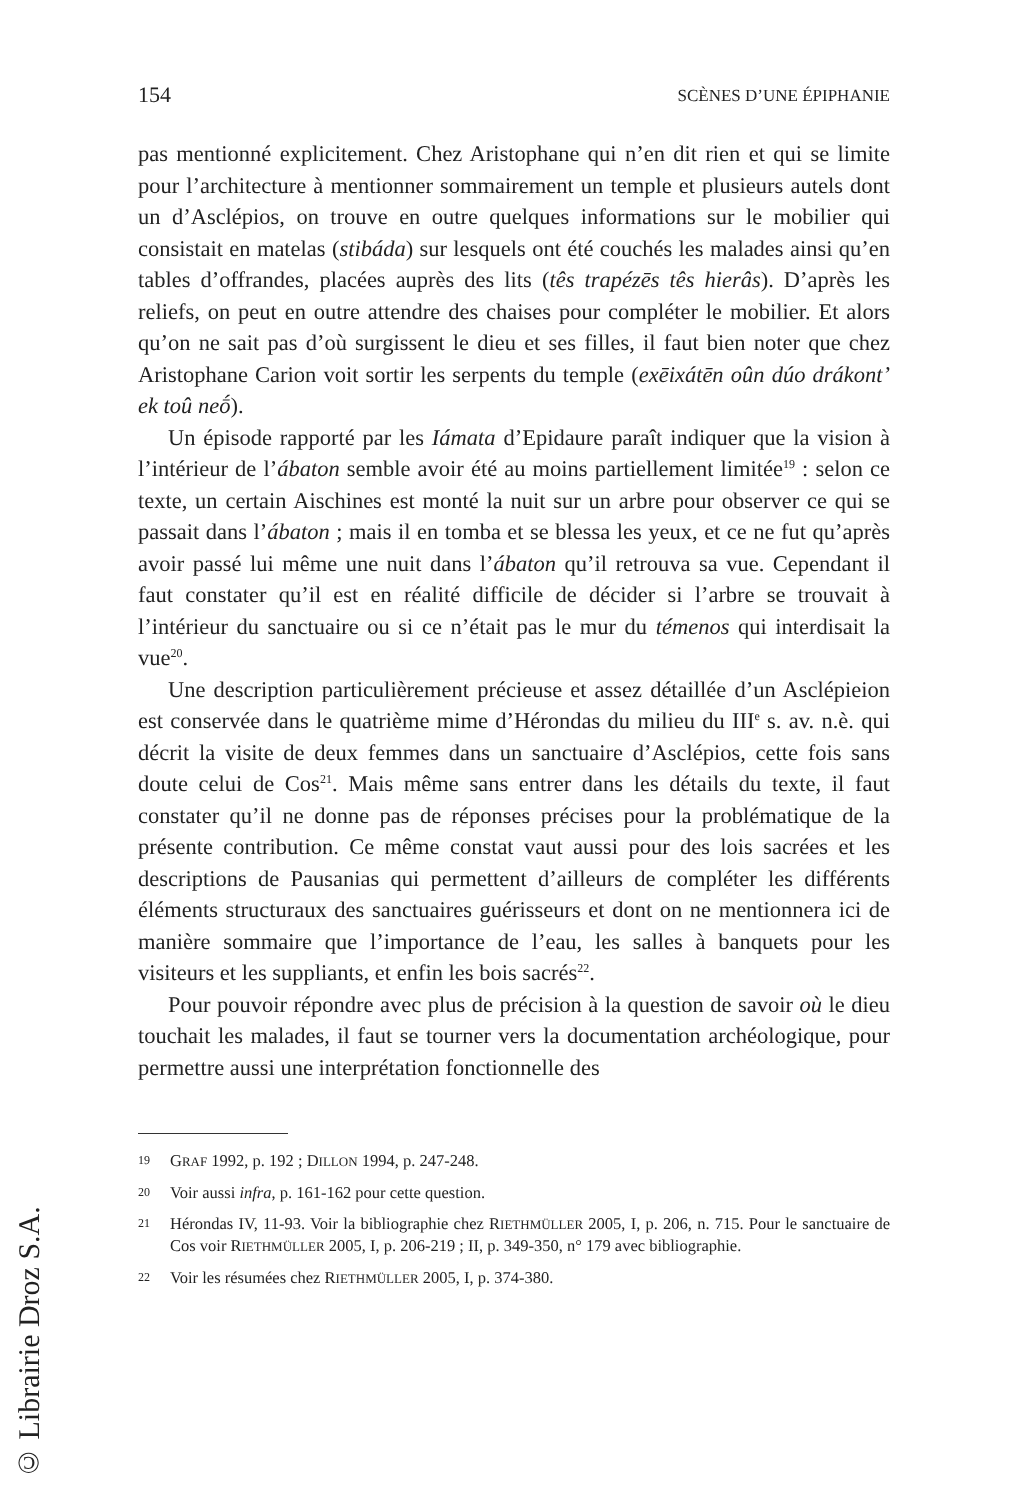154 SCÈNES D’UNE ÉPIPHANIE
pas mentionné explicitement. Chez Aristophane qui n’en dit rien et qui se limite pour l’architecture à mentionner sommairement un temple et plusieurs autels dont un d’Asclépios, on trouve en outre quelques informations sur le mobilier qui consistait en matelas (stibáda) sur lesquels ont été couchés les malades ainsi qu’en tables d’offrandes, placées auprès des lits (tês trapézēs tês hierâs). D’après les reliefs, on peut en outre attendre des chaises pour compléter le mobilier. Et alors qu’on ne sait pas d’où surgissent le dieu et ses filles, il faut bien noter que chez Aristophane Carion voit sortir les serpents du temple (exēixátēn oûn dúo drákont’ ek toû neṓ).
Un épisode rapporté par les Iámata d’Epidaure paraît indiquer que la vision à l’intérieur de l’ábaton semble avoir été au moins partiellement limitée<sup>19</sup> : selon ce texte, un certain Aischines est monté la nuit sur un arbre pour observer ce qui se passait dans l’ábaton ; mais il en tomba et se blessa les yeux, et ce ne fut qu’après avoir passé lui même une nuit dans l’ábaton qu’il retrouva sa vue. Cependant il faut constater qu’il est en réalité difficile de décider si l’arbre se trouvait à l’intérieur du sanctuaire ou si ce n’était pas le mur du témenos qui interdisait la vue<sup>20</sup>.
Une description particulièrement précieuse et assez détaillée d’un Asclépieion est conservée dans le quatrième mime d’Hérondas du milieu du III<sup>e</sup> s. av. n.è. qui décrit la visite de deux femmes dans un sanctuaire d’Asclépios, cette fois sans doute celui de Cos<sup>21</sup>. Mais même sans entrer dans les détails du texte, il faut constater qu’il ne donne pas de réponses précises pour la problématique de la présente contribution. Ce même constat vaut aussi pour des lois sacrées et les descriptions de Pausanias qui permettent d’ailleurs de compléter les différents éléments structuraux des sanctuaires guérisseurs et dont on ne mentionnera ici de manière sommaire que l’importance de l’eau, les salles à banquets pour les visiteurs et les suppliants, et enfin les bois sacrés<sup>22</sup>.
Pour pouvoir répondre avec plus de précision à la question de savoir où le dieu touchait les malades, il faut se tourner vers la documentation archéologique, pour permettre aussi une interprétation fonctionnelle des
19 GRAF 1992, p. 192 ; DILLON 1994, p. 247-248.
20 Voir aussi infra, p. 161-162 pour cette question.
21 Hérondas IV, 11-93. Voir la bibliographie chez RIETHMÜLLER 2005, I, p. 206, n. 715. Pour le sanctuaire de Cos voir RIETHMÜLLER 2005, I, p. 206-219 ; II, p. 349-350, n° 179 avec bibliographie.
22 Voir les résumées chez RIETHMÜLLER 2005, I, p. 374-380.
© Librairie Droz S.A.